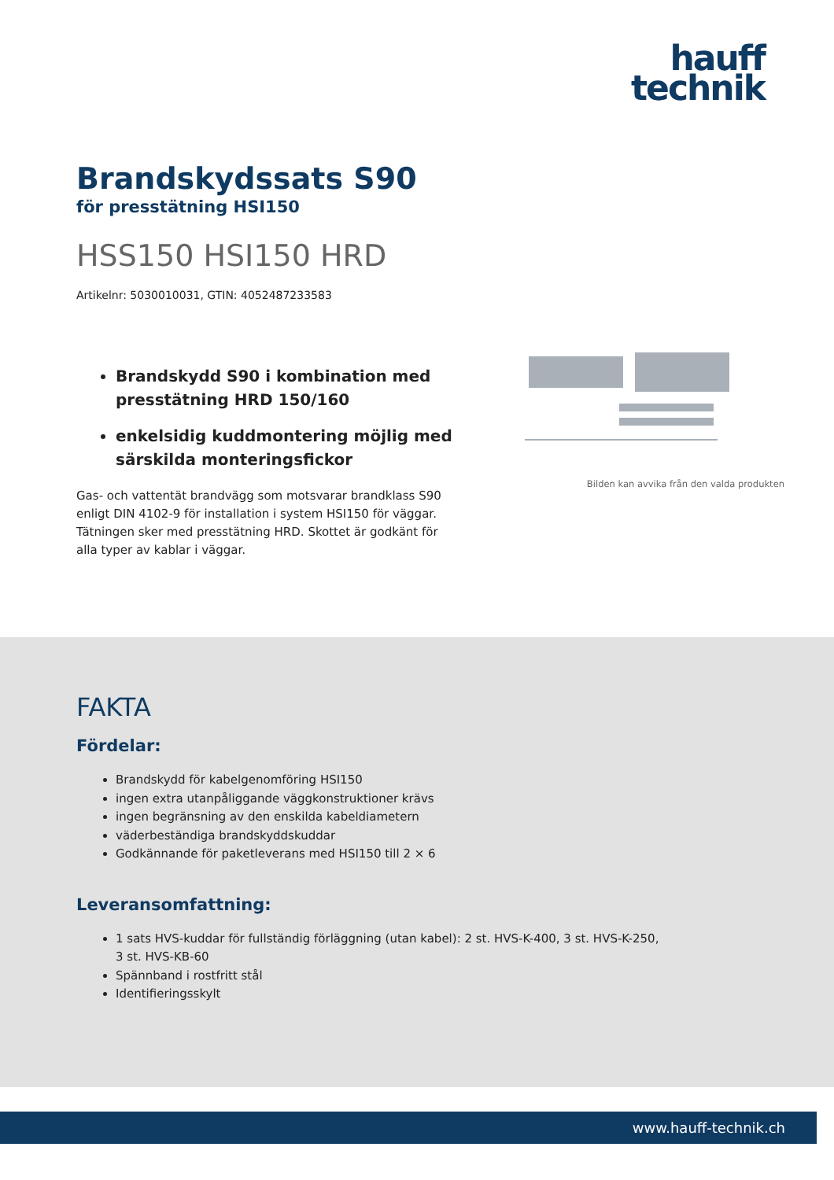hauff
technik
Brandskydssats S90
för presstätning HSI150
HSS150 HSI150 HRD
Artikelnr: 5030010031, GTIN: 4052487233583
Brandskydd S90 i kombination med presstätning HRD 150/160
enkelsidig kuddmontering möjlig med särskilda monteringsfickor
Gas- och vattentät brandvägg som motsvarar brandklass S90 enligt DIN 4102-9 för installation i system HSI150 för väggar. Tätningen sker med presstätning HRD. Skottet är godkänt för alla typer av kablar i väggar.
Bilden kan avvika från den valda produkten
FAKTA
Fördelar:
Brandskydd för kabelgenomföring HSI150
ingen extra utanpåliggande väggkonstruktioner krävs
ingen begränsning av den enskilda kabeldiametern
väderbeständiga brandskyddskuddar
Godkännande för paketleverans med HSI150 till 2 × 6
Leveransomfattning:
1 sats HVS-kuddar för fullständig förläggning (utan kabel): 2 st. HVS-K-400, 3 st. HVS-K-250, 3 st. HVS-KB-60
Spännband i rostfritt stål
Identifieringsskylt
www.hauff-technik.ch